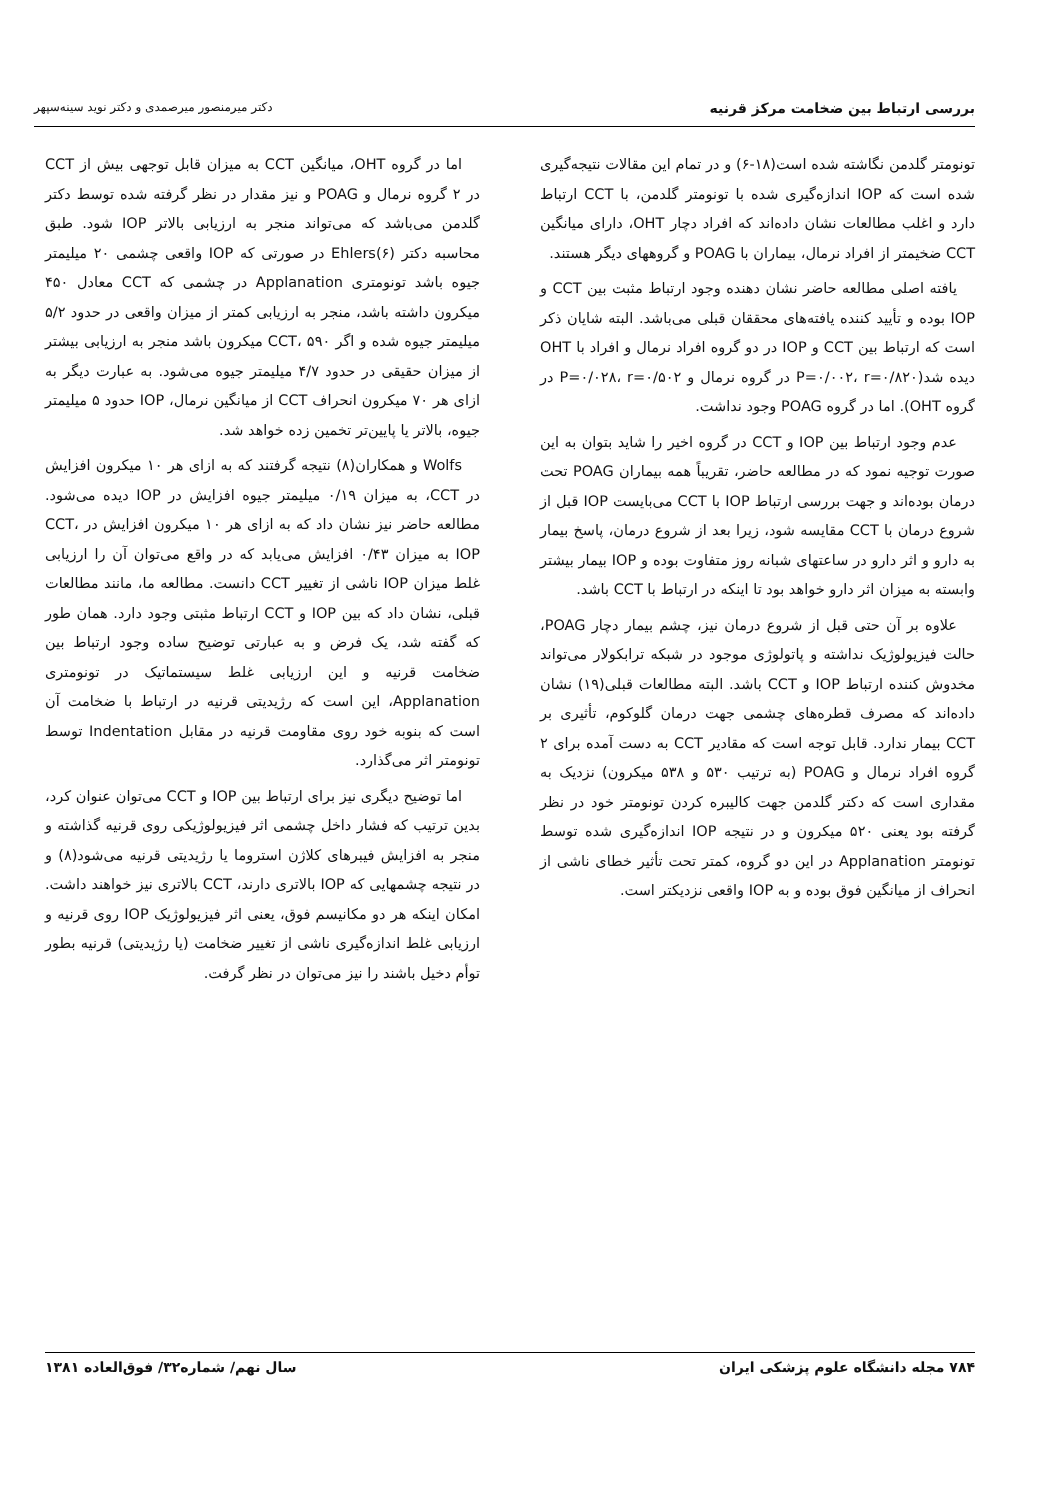بررسی ارتباط بین ضخامت مرکز قرنیه دکتر میرمنصور میرصمدی و دکتر نوید سینه‌سپهر
تونومتر گلدمن نگاشته شده است(۱۸-۶) و در تمام این مقالات نتیجه‌گیری شده است که IOP اندازه‌گیری شده با تونومتر گلدمن، با CCT ارتباط دارد و اغلب مطالعات نشان داده‌اند که افراد دچار OHT، دارای میانگین CCT ضخیمتر از افراد نرمال، بیماران با POAG و گروههای دیگر هستند.
یافته اصلی مطالعه حاضر نشان دهنده وجود ارتباط مثبت بین CCT و IOP بوده و تأیید کننده یافته‌های محققان قبلی می‌باشد. البته شایان ذکر است که ارتباط بین CCT و IOP در دو گروه افراد نرمال و افراد با OHT دیده شد(P=۰/۰۰۲، r=۰/۸۲۰ در گروه نرمال و P=۰/۰۲۸، r=۰/۵۰۲ در گروه OHT). اما در گروه POAG وجود نداشت.
عدم وجود ارتباط بین IOP و CCT در گروه اخیر را شاید بتوان به این صورت توجیه نمود که در مطالعه حاضر، تقریباً همه بیماران POAG تحت درمان بوده‌اند و جهت بررسی ارتباط IOP با CCT می‌بایست IOP قبل از شروع درمان با CCT مقایسه شود، زیرا بعد از شروع درمان، پاسخ بیمار به دارو و اثر دارو در ساعتهای شبانه روز متفاوت بوده و IOP بیمار بیشتر وابسته به میزان اثر دارو خواهد بود تا اینکه در ارتباط با CCT باشد.
علاوه بر آن حتی قبل از شروع درمان نیز، چشم بیمار دچار POAG، حالت فیزیولوژیک نداشته و پاتولوژی موجود در شبکه ترابکولار می‌تواند مخدوش کننده ارتباط IOP و CCT باشد. البته مطالعات قبلی(۱۹) نشان داده‌اند که مصرف قطره‌های چشمی جهت درمان گلوکوم، تأثیری بر CCT بیمار ندارد. قابل توجه است که مقادیر CCT به دست آمده برای ۲ گروه افراد نرمال و POAG (به ترتیب ۵۳۰ و ۵۳۸ میکرون) نزدیک به مقداری است که دکتر گلدمن جهت کالیبره کردن تونومتر خود در نظر گرفته بود یعنی ۵۲۰ میکرون و در نتیجه IOP اندازه‌گیری شده توسط تونومتر Applanation در این دو گروه، کمتر تحت تأثیر خطای ناشی از انحراف از میانگین فوق بوده و به IOP واقعی نزدیکتر است.
اما در گروه OHT، میانگین CCT به میزان قابل توجهی بیش از CCT در ۲ گروه نرمال و POAG و نیز مقدار در نظر گرفته شده توسط دکتر گلدمن می‌باشد که می‌تواند منجر به ارزیابی بالاتر IOP شود. طبق محاسبه دکتر Ehlers(۶) در صورتی که IOP واقعی چشمی ۲۰ میلیمتر جیوه باشد تونومتری Applanation در چشمی که CCT معادل ۴۵۰ میکرون داشته باشد، منجر به ارزیابی کمتر از میزان واقعی در حدود ۵/۲ میلیمتر جیوه شده و اگر CCT، ۵۹۰ میکرون باشد منجر به ارزیابی بیشتر از میزان حقیقی در حدود ۴/۷ میلیمتر جیوه می‌شود. به عبارت دیگر به ازای هر ۷۰ میکرون انحراف CCT از میانگین نرمال، IOP حدود ۵ میلیمتر جیوه، بالاتر یا پایین‌تر تخمین زده خواهد شد.
Wolfs و همکاران(۸) نتیجه گرفتند که به ازای هر ۱۰ میکرون افزایش در CCT، به میزان ۰/۱۹ میلیمتر جیوه افزایش در IOP دیده می‌شود. مطالعه حاضر نیز نشان داد که به ازای هر ۱۰ میکرون افزایش در CCT، IOP به میزان ۰/۴۳ افزایش می‌یابد که در واقع می‌توان آن را ارزیابی غلط میزان IOP ناشی از تغییر CCT دانست. مطالعه ما، مانند مطالعات قبلی، نشان داد که بین IOP و CCT ارتباط مثبتی وجود دارد. همان طور که گفته شد، یک فرض و به عبارتی توضیح ساده وجود ارتباط بین ضخامت قرنیه و این ارزیابی غلط سیستماتیک در تونومتری Applanation، این است که رژیدیتی قرنیه در ارتباط با ضخامت آن است که بنوبه خود روی مقاومت قرنیه در مقابل Indentation توسط تونومتر اثر می‌گذارد.
اما توضیح دیگری نیز برای ارتباط بین IOP و CCT می‌توان عنوان کرد، بدین ترتیب که فشار داخل چشمی اثر فیزیولوژیکی روی قرنیه گذاشته و منجر به افزایش فیبرهای کلاژن استروما یا رژیدیتی قرنیه می‌شود(۸) و در نتیجه چشمهایی که IOP بالاتری دارند، CCT بالاتری نیز خواهند داشت. امکان اینکه هر دو مکانیسم فوق، یعنی اثر فیزیولوژیک IOP روی قرنیه و ارزیابی غلط اندازه‌گیری ناشی از تغییر ضخامت (یا رژیدیتی) قرنیه بطور توأم دخیل باشند را نیز می‌توان در نظر گرفت.
۷۸۴ مجله دانشگاه علوم پزشکی ایران سال نهم/ شماره۳۲/ فوق‌العاده ۱۳۸۱